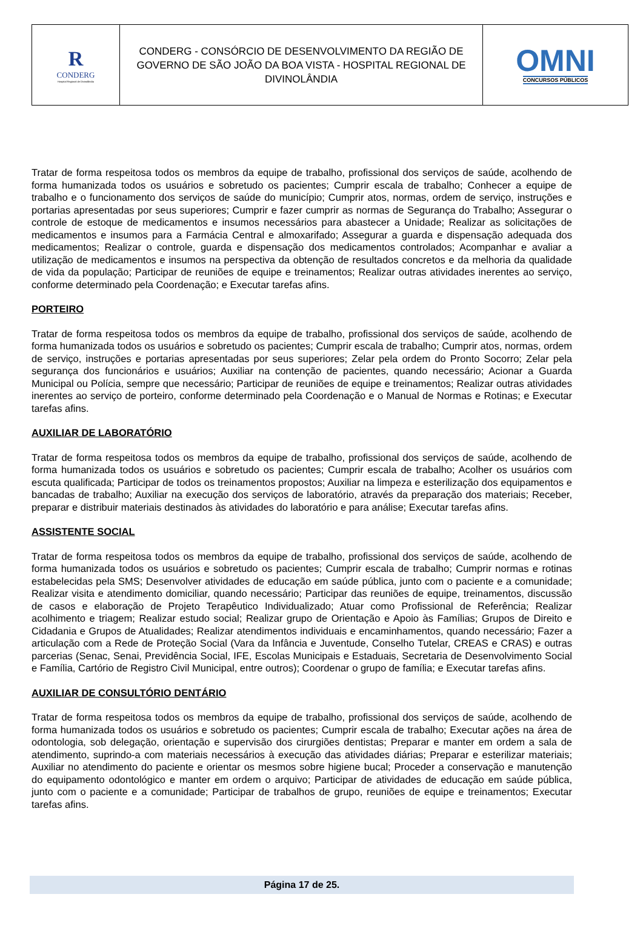R
CONDERG
Hospital Regional de Divinolândia
CONDERG - CONSÓRCIO DE DESENVOLVIMENTO DA REGIÃO DE GOVERNO DE SÃO JOÃO DA BOA VISTA - HOSPITAL REGIONAL DE DIVINOLÂNDIA
OMNI
CONCURSOS PÚBLICOS
Tratar de forma respeitosa todos os membros da equipe de trabalho, profissional dos serviços de saúde, acolhendo de forma humanizada todos os usuários e sobretudo os pacientes; Cumprir escala de trabalho; Conhecer a equipe de trabalho e o funcionamento dos serviços de saúde do município; Cumprir atos, normas, ordem de serviço, instruções e portarias apresentadas por seus superiores; Cumprir e fazer cumprir as normas de Segurança do Trabalho; Assegurar o controle de estoque de medicamentos e insumos necessários para abastecer a Unidade; Realizar as solicitações de medicamentos e insumos para a Farmácia Central e almoxarifado; Assegurar a guarda e dispensação adequada dos medicamentos; Realizar o controle, guarda e dispensação dos medicamentos controlados; Acompanhar e avaliar a utilização de medicamentos e insumos na perspectiva da obtenção de resultados concretos e da melhoria da qualidade de vida da população; Participar de reuniões de equipe e treinamentos; Realizar outras atividades inerentes ao serviço, conforme determinado pela Coordenação; e Executar tarefas afins.
PORTEIRO
Tratar de forma respeitosa todos os membros da equipe de trabalho, profissional dos serviços de saúde, acolhendo de forma humanizada todos os usuários e sobretudo os pacientes; Cumprir escala de trabalho; Cumprir atos, normas, ordem de serviço, instruções e portarias apresentadas por seus superiores; Zelar pela ordem do Pronto Socorro; Zelar pela segurança dos funcionários e usuários; Auxiliar na contenção de pacientes, quando necessário; Acionar a Guarda Municipal ou Polícia, sempre que necessário; Participar de reuniões de equipe e treinamentos; Realizar outras atividades inerentes ao serviço de porteiro, conforme determinado pela Coordenação e o Manual de Normas e Rotinas; e Executar tarefas afins.
AUXILIAR DE LABORATÓRIO
Tratar de forma respeitosa todos os membros da equipe de trabalho, profissional dos serviços de saúde, acolhendo de forma humanizada todos os usuários e sobretudo os pacientes; Cumprir escala de trabalho; Acolher os usuários com escuta qualificada; Participar de todos os treinamentos propostos; Auxiliar na limpeza e esterilização dos equipamentos e bancadas de trabalho; Auxiliar na execução dos serviços de laboratório, através da preparação dos materiais; Receber, preparar e distribuir materiais destinados às atividades do laboratório e para análise; Executar tarefas afins.
ASSISTENTE SOCIAL
Tratar de forma respeitosa todos os membros da equipe de trabalho, profissional dos serviços de saúde, acolhendo de forma humanizada todos os usuários e sobretudo os pacientes; Cumprir escala de trabalho; Cumprir normas e rotinas estabelecidas pela SMS; Desenvolver atividades de educação em saúde pública, junto com o paciente e a comunidade; Realizar visita e atendimento domiciliar, quando necessário; Participar das reuniões de equipe, treinamentos, discussão de casos e elaboração de Projeto Terapêutico Individualizado; Atuar como Profissional de Referência; Realizar acolhimento e triagem; Realizar estudo social; Realizar grupo de Orientação e Apoio às Famílias; Grupos de Direito e Cidadania e Grupos de Atualidades; Realizar atendimentos individuais e encaminhamentos, quando necessário; Fazer a articulação com a Rede de Proteção Social (Vara da Infância e Juventude, Conselho Tutelar, CREAS e CRAS) e outras parcerias (Senac, Senai, Previdência Social, IFE, Escolas Municipais e Estaduais, Secretaria de Desenvolvimento Social e Família, Cartório de Registro Civil Municipal, entre outros); Coordenar o grupo de família; e Executar tarefas afins.
AUXILIAR DE CONSULTÓRIO DENTÁRIO
Tratar de forma respeitosa todos os membros da equipe de trabalho, profissional dos serviços de saúde, acolhendo de forma humanizada todos os usuários e sobretudo os pacientes; Cumprir escala de trabalho; Executar ações na área de odontologia, sob delegação, orientação e supervisão dos cirurgiões dentistas; Preparar e manter em ordem a sala de atendimento, suprindo-a com materiais necessários à execução das atividades diárias; Preparar e esterilizar materiais; Auxiliar no atendimento do paciente e orientar os mesmos sobre higiene bucal; Proceder a conservação e manutenção do equipamento odontológico e manter em ordem o arquivo; Participar de atividades de educação em saúde pública, junto com o paciente e a comunidade; Participar de trabalhos de grupo, reuniões de equipe e treinamentos; Executar tarefas afins.
Página 17 de 25.